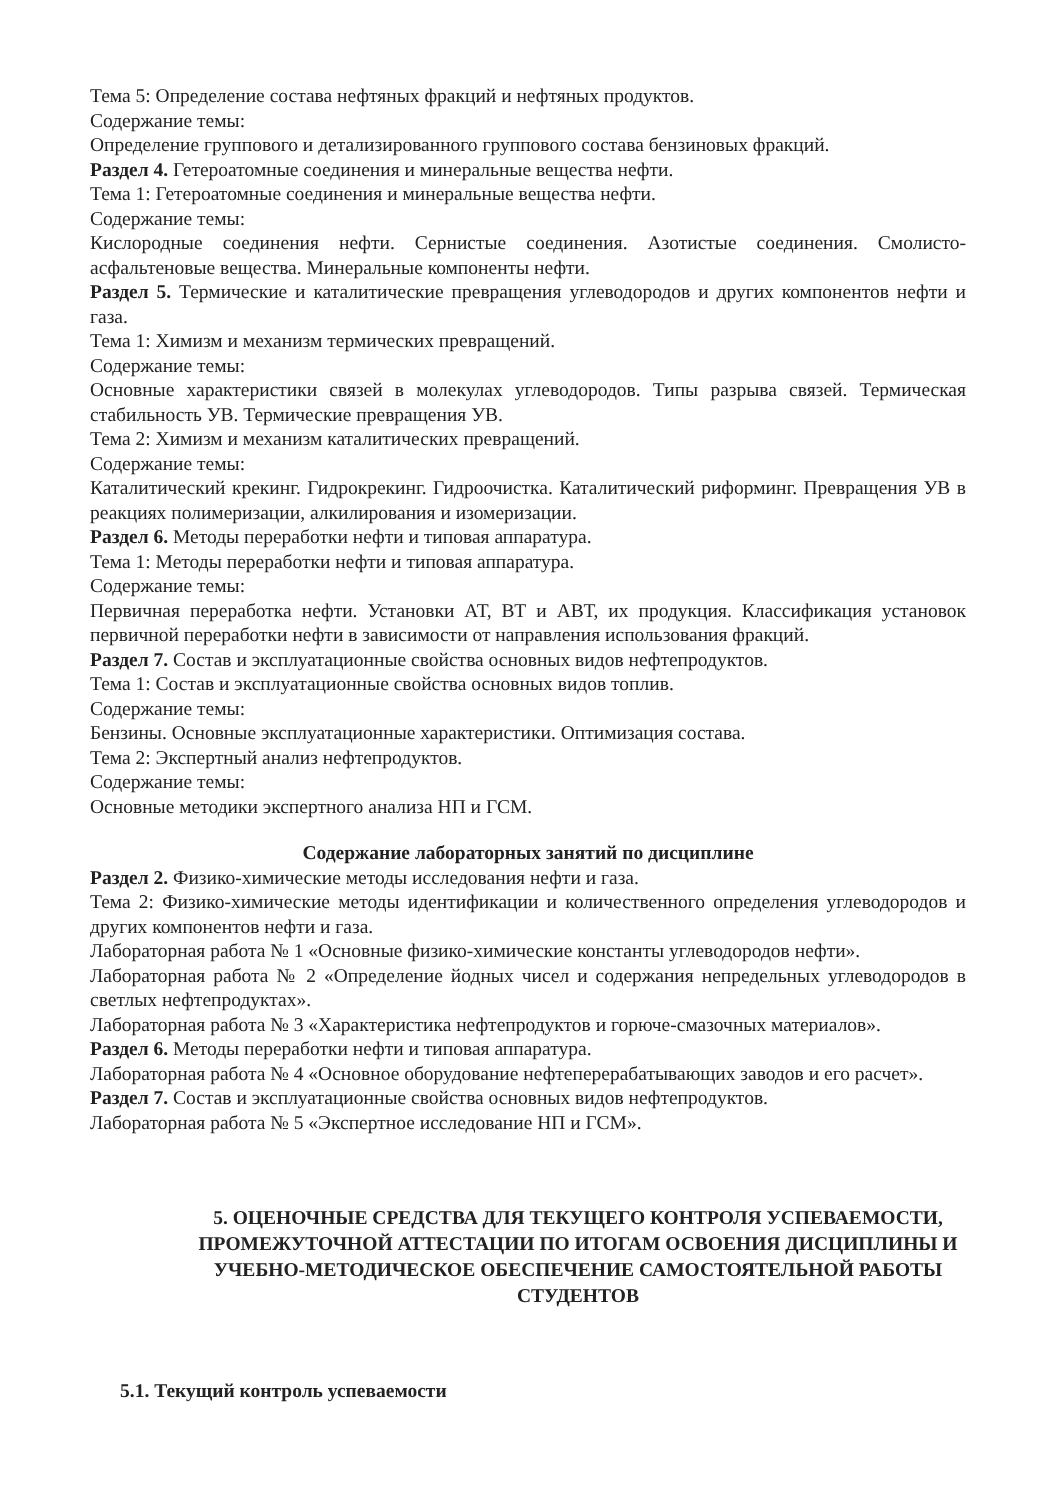Тема 5: Определение состава нефтяных фракций и нефтяных продуктов.
Содержание темы:
Определение группового и детализированного группового состава бензиновых фракций.
Раздел 4. Гетероатомные соединения и минеральные вещества нефти.
Тема 1: Гетероатомные соединения и минеральные вещества нефти.
Содержание темы:
Кислородные соединения нефти. Сернистые соединения. Азотистые соединения. Смолисто-асфальтеновые вещества. Минеральные компоненты нефти.
Раздел 5. Термические и каталитические превращения углеводородов и других компонентов нефти и газа.
Тема 1: Химизм и механизм термических превращений.
Содержание темы:
Основные характеристики связей в молекулах углеводородов. Типы разрыва связей. Термическая стабильность УВ. Термические превращения УВ.
Тема 2: Химизм и механизм каталитических превращений.
Содержание темы:
Каталитический крекинг. Гидрокрекинг. Гидроочистка. Каталитический риформинг. Превращения УВ в реакциях полимеризации, алкилирования и изомеризации.
Раздел 6. Методы переработки нефти и типовая аппаратура.
Тема 1: Методы переработки нефти и типовая аппаратура.
Содержание темы:
Первичная переработка нефти. Установки АТ, ВТ и АВТ, их продукция. Классификация установок первичной переработки нефти в зависимости от направления использования фракций.
Раздел 7. Состав и эксплуатационные свойства основных видов нефтепродуктов.
Тема 1: Состав и эксплуатационные свойства основных видов топлив.
Содержание темы:
Бензины. Основные эксплуатационные характеристики. Оптимизация состава.
Тема 2: Экспертный анализ нефтепродуктов.
Содержание темы:
Основные методики экспертного анализа НП и ГСМ.
Содержание лабораторных занятий по дисциплине
Раздел 2. Физико-химические методы исследования нефти и газа.
Тема 2: Физико-химические методы идентификации и количественного определения углеводородов и других компонентов нефти и газа.
Лабораторная работа № 1 «Основные физико-химические константы углеводородов нефти».
Лабораторная работа № 2 «Определение йодных чисел и содержания непредельных углеводородов в светлых нефтепродуктах».
Лабораторная работа № 3 «Характеристика нефтепродуктов и горюче-смазочных материалов».
Раздел 6. Методы переработки нефти и типовая аппаратура.
Лабораторная работа № 4 «Основное оборудование нефтеперерабатывающих заводов и его расчет».
Раздел 7. Состав и эксплуатационные свойства основных видов нефтепродуктов.
Лабораторная работа № 5 «Экспертное исследование НП и ГСМ».
5. ОЦЕНОЧНЫЕ СРЕДСТВА ДЛЯ ТЕКУЩЕГО КОНТРОЛЯ УСПЕВАЕМОСТИ, ПРОМЕЖУТОЧНОЙ АТТЕСТАЦИИ ПО ИТОГАМ ОСВОЕНИЯ ДИСЦИПЛИНЫ И УЧЕБНО-МЕТОДИЧЕСКОЕ ОБЕСПЕЧЕНИЕ САМОСТОЯТЕЛЬНОЙ РАБОТЫ СТУДЕНТОВ
5.1. Текущий контроль успеваемости